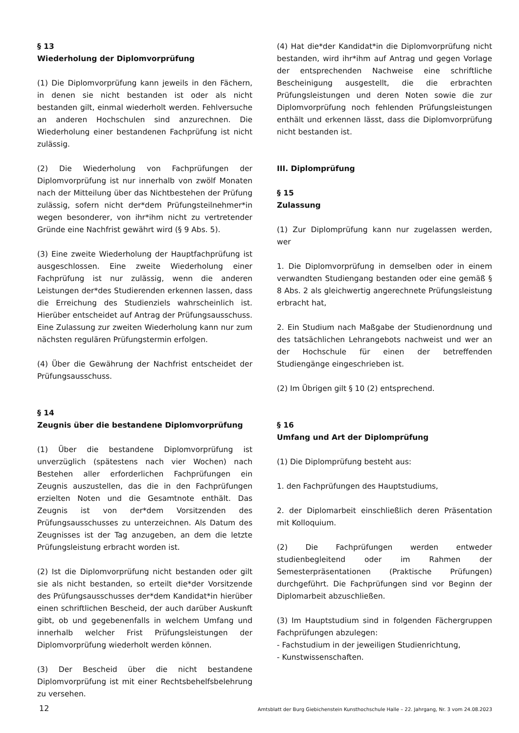§ 13
Wiederholung der Diplomvorprüfung
(1) Die Diplomvorprüfung kann jeweils in den Fächern, in denen sie nicht bestanden ist oder als nicht bestanden gilt, einmal wiederholt werden. Fehlversuche an anderen Hochschulen sind anzurechnen. Die Wiederholung einer bestandenen Fachprüfung ist nicht zulässig.
(2) Die Wiederholung von Fachprüfungen der Diplomvorprüfung ist nur innerhalb von zwölf Monaten nach der Mitteilung über das Nichtbestehen der Prüfung zulässig, sofern nicht der*dem Prüfungsteilnehmer*in wegen besonderer, von ihr*ihm nicht zu vertretender Gründe eine Nachfrist gewährt wird (§ 9 Abs. 5).
(3) Eine zweite Wiederholung der Hauptfachprüfung ist ausgeschlossen. Eine zweite Wiederholung einer Fachprüfung ist nur zulässig, wenn die anderen Leistungen der*des Studierenden erkennen lassen, dass die Erreichung des Studienziels wahrscheinlich ist. Hierüber entscheidet auf Antrag der Prüfungsausschuss. Eine Zulassung zur zweiten Wiederholung kann nur zum nächsten regulären Prüfungstermin erfolgen.
(4) Über die Gewährung der Nachfrist entscheidet der Prüfungsausschuss.
§ 14
Zeugnis über die bestandene Diplomvorprüfung
(1) Über die bestandene Diplomvorprüfung ist unverzüglich (spätestens nach vier Wochen) nach Bestehen aller erforderlichen Fachprüfungen ein Zeugnis auszustellen, das die in den Fachprüfungen erzielten Noten und die Gesamtnote enthält. Das Zeugnis ist von der*dem Vorsitzenden des Prüfungsausschusses zu unterzeichnen. Als Datum des Zeugnisses ist der Tag anzugeben, an dem die letzte Prüfungsleistung erbracht worden ist.
(2) Ist die Diplomvorprüfung nicht bestanden oder gilt sie als nicht bestanden, so erteilt die*der Vorsitzende des Prüfungsausschusses der*dem Kandidat*in hierüber einen schriftlichen Bescheid, der auch darüber Auskunft gibt, ob und gegebenenfalls in welchem Umfang und innerhalb welcher Frist Prüfungsleistungen der Diplomvorprüfung wiederholt werden können.
(3) Der Bescheid über die nicht bestandene Diplomvorprüfung ist mit einer Rechtsbehelfsbelehrung zu versehen.
(4) Hat die*der Kandidat*in die Diplomvorprüfung nicht bestanden, wird ihr*ihm auf Antrag und gegen Vorlage der entsprechenden Nachweise eine schriftliche Bescheinigung ausgestellt, die die erbrachten Prüfungsleistungen und deren Noten sowie die zur Diplomvorprüfung noch fehlenden Prüfungsleistungen enthält und erkennen lässt, dass die Diplomvorprüfung nicht bestanden ist.
III. Diplomprüfung
§ 15
Zulassung
(1) Zur Diplomprüfung kann nur zugelassen werden, wer
1. Die Diplomvorprüfung in demselben oder in einem verwandten Studiengang bestanden oder eine gemäß § 8 Abs. 2 als gleichwertig angerechnete Prüfungsleistung erbracht hat,
2. Ein Studium nach Maßgabe der Studienordnung und des tatsächlichen Lehrangebots nachweist und wer an der Hochschule für einen der betreffenden Studiengänge eingeschrieben ist.
(2) Im Übrigen gilt § 10 (2) entsprechend.
§ 16
Umfang und Art der Diplomprüfung
(1) Die Diplomprüfung besteht aus:
1. den Fachprüfungen des Hauptstudiums,
2. der Diplomarbeit einschließlich deren Präsentation mit Kolloquium.
(2) Die Fachprüfungen werden entweder studienbegleitend oder im Rahmen der Semesterpräsentationen (Praktische Prüfungen) durchgeführt. Die Fachprüfungen sind vor Beginn der Diplomarbeit abzuschließen.
(3) Im Hauptstudium sind in folgenden Fächergruppen Fachprüfungen abzulegen:
- Fachstudium in der jeweiligen Studienrichtung,
- Kunstwissenschaften.
12 Amtsblatt der Burg Giebichenstein Kunsthochschule Halle – 22. Jahrgang, Nr. 3 vom 24.08.2023